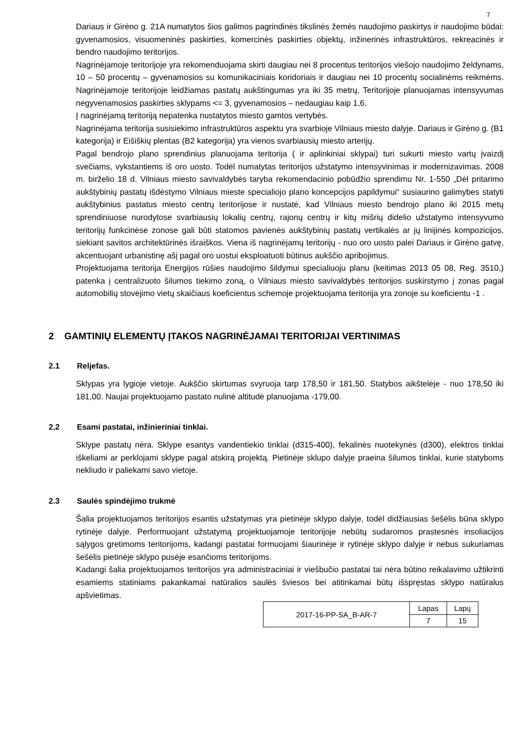7
Dariaus ir Girėno g. 21A numatytos šios galimos pagrindinės tikslinės žemės naudojimo paskirtys ir naudojimo būdai: gyvenamosios, visuomeninės paskirties, komercinės paskirties objektų, inžinerinės infrastruktūros, rekreacinės ir bendro naudojimo teritorijos.
Nagrinėjamoje teritorijoje yra rekomenduojama skirti daugiau nei 8 procentus teritorijos viešojo naudojimo želdynams, 10 – 50 procentų – gyvenamosios su komunikaciniais koridoriais ir daugiau nei 10 procentų socialinėms reikmėms. Nagrinėjamoje teritorijoje leidžiamas pastatų aukštingumas yra iki 35 metrų. Teritorijoje planuojamas intensyvumas negyvenamosios paskirties sklypams <= 3, gyvenamosios – nedaugiau kaip 1,6.
Į nagrinėjamą teritoriją nepatenka nustatytos miesto gamtos vertybės.
Nagrinėjama teritorija susisiekimo infrastruktūros aspektu yra svarbioje Vilniaus miesto dalyje. Dariaus ir Girėno g. (B1 kategorija) ir Eišiškių plentas (B2 kategorija) yra vienos svarbiausių miesto arterijų.
Pagal bendrojo plano sprendinius planuojama teritorija ( ir aplinkiniai sklypai) turi sukurti miesto vartų įvaizdį svečiams, vykstantiems iš oro uosto. Todėl numatytas teritorijos užstatymo intensyvinimas ir modernizavimas. 2008 m. birželio 18 d. Vilniaus miesto savivaldybės taryba rekomendacinio pobūdžio sprendimu Nr. 1-550 „Dėl pritarimo aukštybinių pastatų išdėstymo Vilniaus mieste specialiojo plano koncepcijos papildymui“ susiaurino galimybes statyti aukštybinius pastatus miesto centrų teritorijose ir nustatė, kad Vilniaus miesto bendrojo plano iki 2015 metų sprendiniuose nurodytose svarbiausių lokalių centrų, rajonų centrų ir kitų mišrių didelio užstatymo intensyvumo teritorijų funkcinėse zonose gali būti statomos pavienės aukštybinių pastatų vertikalės ar jų linijinės kompozicijos, siekiant savitos architektūrinės išraiškos. Viena iš nagrinėjamų teritorijų - nuo oro uosto palei Dariaus ir Girėno gatvę, akcentuojant urbanistinę ašį pagal oro uostui eksploatuoti būtinus aukščio apribojimus.
Projektuojama teritorija Energijos rūšies naudojimo šildymui specialiuoju planu (keitimas 2013 05 08, Reg. 3510,) patenka į centralizuoto šilumos tiekimo zoną, o Vilniaus miesto savivaldybės teritorijos suskirstymo į zonas pagal automobilių stovėjimo vietų skaičiaus koeficientus schemoje projektuojama teritorija yra zonoje su koeficientu -1 .
2 GAMTINIŲ ELEMENTŲ ĮTAKOS NAGRINĖJAMAI TERITORIJAI VERTINIMAS
2.1 Reljefas.
Sklypas yra lygioje vietoje. Aukščio skirtumas svyruoja tarp 178,50 ir 181,50. Statybos aikštelėje - nuo 178,50 iki 181,00. Naujai projektuojamo pastato nulinė altitudė planuojama -179,00.
2.2 Esami pastatai, inžinieriniai tinklai.
Sklype pastatų nėra. Sklype esantys vandentiekio tinklai (d315-400), fekalinės nuotekynės (d300), elektros tinklai iškeliami ar perklojami sklype pagal atskirą projektą. Pietinėje sklupo dalyje praeina šilumos tinklai, kurie statyboms nekliudo ir paliekami savo vietoje.
2.3 Saulės spindėjimo trukmė
Šalia projektuojamos teritorijos esantis užstatymas yra pietinėje sklypo dalyje, todėl didžiausias šešėlis būna sklypo rytinėje dalyje. Performuojant užstatymą projektuojamoje teritorijoje nebūtų sudaromos prastesnės insoliacijos sąlygos gretimoms teritorijoms, kadangi pastatai formuojami šiaurinėje ir rytinėje sklypo dalyje ir nebus sukuriamas šešėlis pietinėje sklypo pusėje esančioms teritorijoms.
Kadangi šalia projektuojamos teritorijos yra administraciniai ir viešbučio pastatai tai nėra būtino reikalavimo užtikrinti esamiems statiniams pakankamai natūralios saulės šviesos bei atitinkamai būtų išspręstas sklypo natūralus apšvietimas.
| 2017-16-PP-SA_B-AR-7 | Lapas | Lapų |
| | 7 | 15 |